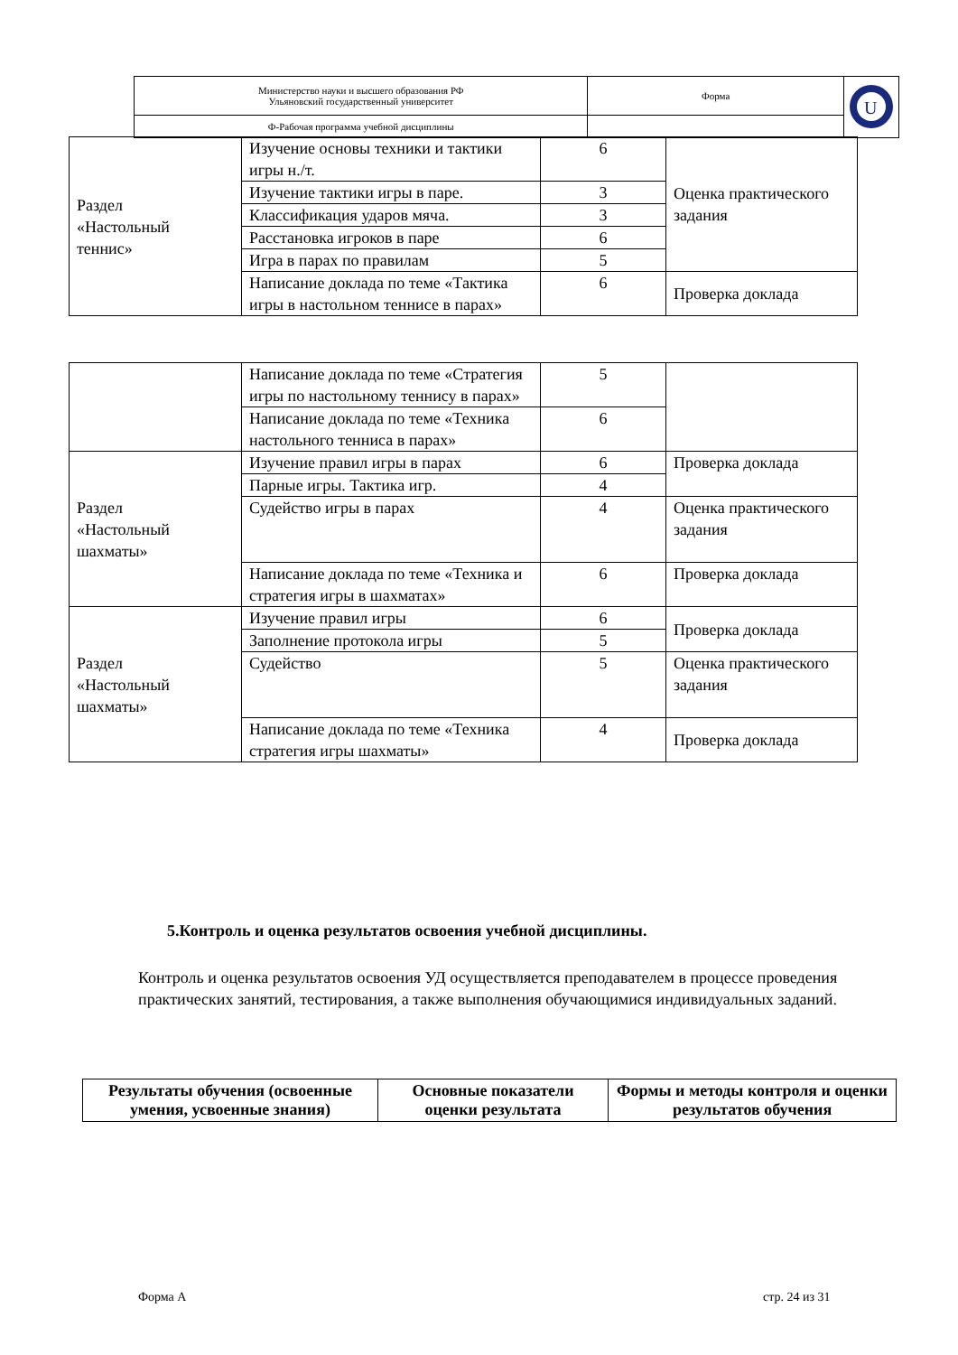| Министерство науки и высшего образования РФ Ульяновский государственный университет | Форма | U |
| Ф-Рабочая программа учебной дисциплины | | |
| Раздел «Настольный теннис» | Изучение основы техники и тактики игры н./т. | 6 | Оценка практического задания |
| | Изучение тактики игры в паре. | 3 | |
| | Классификация ударов мяча. | 3 | |
| | Расстановка игроков в паре | 6 | |
| | Игра в парах по правилам | 5 | |
| | Написание доклада по теме «Тактика игры в настольном теннисе в парах» | 6 | Проверка доклада |
| | Написание доклада по теме «Стратегия игры по настольному теннису в парах» | 5 | |
| | Написание доклада по теме «Техника настольного тенниса в парах» | 6 | |
| Раздел «Настольный шахматы» | Изучение правил игры в парах | 6 | Проверка доклада |
| | Парные игры. Тактика игр. | 4 | |
| | Судейство игры в парах | 4 | Оценка практического задания |
| | Написание доклада по теме «Техника и стратегия игры в шахматах» | 6 | Проверка доклада |
| Раздел «Настольный шахматы» | Изучение правил игры | 6 | Проверка доклада |
| | Заполнение протокола игры | 5 | |
| | Судейство | 5 | Оценка практического задания |
| | Написание доклада по теме «Техника стратегия игры шахматы» | 4 | Проверка доклада |
5.Контроль и оценка результатов освоения учебной дисциплины.
Контроль и оценка результатов освоения УД осуществляется преподавателем в процессе проведения практических занятий, тестирования, а также выполнения обучающимися индивидуальных заданий.
| Результаты обучения (освоенные умения, усвоенные знания) | Основные показатели оценки результата | Формы и методы контроля и оценки результатов обучения |
| --- | --- | --- |
Форма А стр. 24 из 31